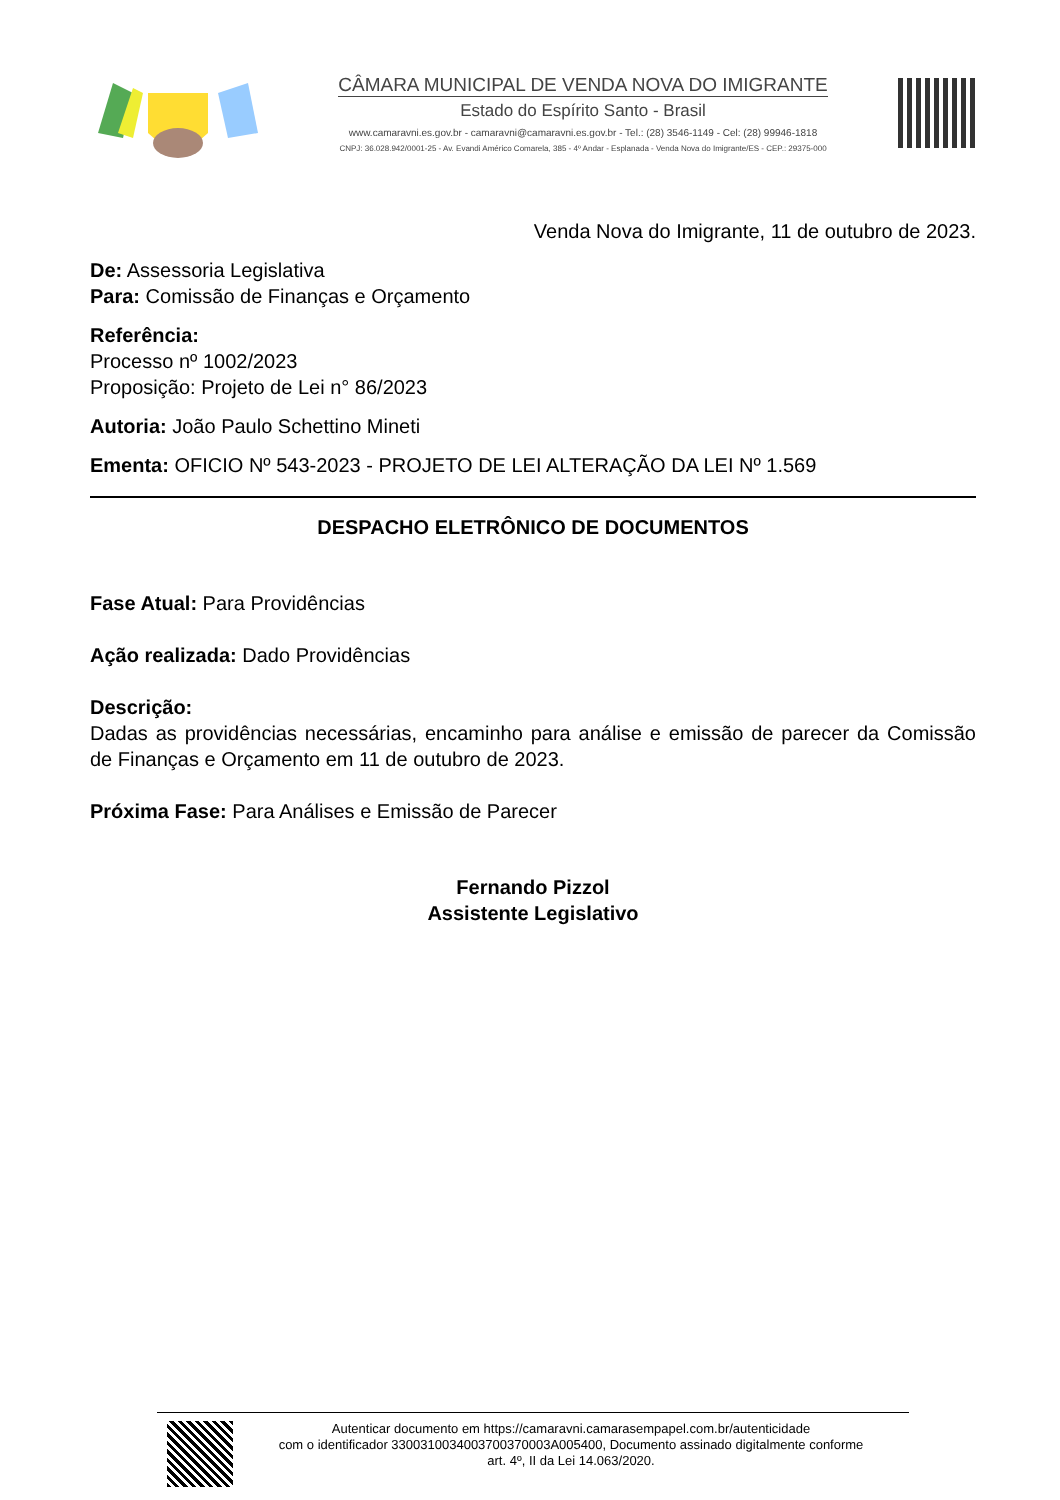CÂMARA MUNICIPAL DE VENDA NOVA DO IMIGRANTE
Estado do Espírito Santo - Brasil
www.camaravni.es.gov.br - camaravni@camaravni.es.gov.br - Tel.: (28) 3546-1149 - Cel: (28) 99946-1818
CNPJ: 36.028.942/0001-25 - Av. Evandi Américo Comarela, 385 - 4º Andar - Esplanada - Venda Nova do Imigrante/ES - CEP.: 29375-000
Venda Nova do Imigrante, 11 de outubro de 2023.
De: Assessoria Legislativa
Para: Comissão de Finanças e Orçamento
Referência:
Processo nº 1002/2023
Proposição: Projeto de Lei n° 86/2023
Autoria: João Paulo Schettino Mineti
Ementa: OFICIO Nº 543-2023 - PROJETO DE LEI ALTERAÇÃO DA LEI Nº 1.569
DESPACHO ELETRÔNICO DE DOCUMENTOS
Fase Atual: Para Providências
Ação realizada: Dado Providências
Descrição:
Dadas as providências necessárias, encaminho para análise e emissão de parecer da Comissão de Finanças e Orçamento em 11 de outubro de 2023.
Próxima Fase: Para Análises e Emissão de Parecer
Fernando Pizzol
Assistente Legislativo
Autenticar documento em https://camaravni.camarasempapel.com.br/autenticidade
com o identificador 3300310034003700370003A005400, Documento assinado digitalmente conforme
art. 4º, II da Lei 14.063/2020.